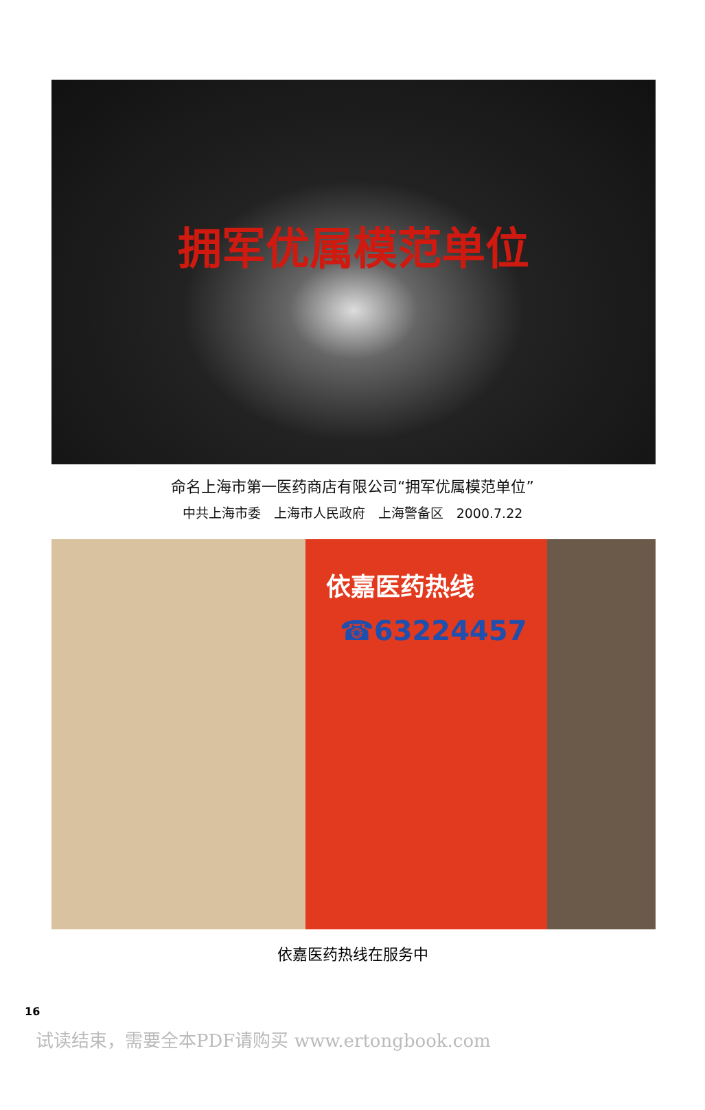拥军优属模范单位
命名上海市第一医药商店有限公司“拥军优属模范单位”
中共上海市委　上海市人民政府　上海警备区　2000.7.22
依嘉医药热线
☎63224457
依嘉医药热线在服务中
16
试读结束，需要全本PDF请购买 www.ertongbook.com